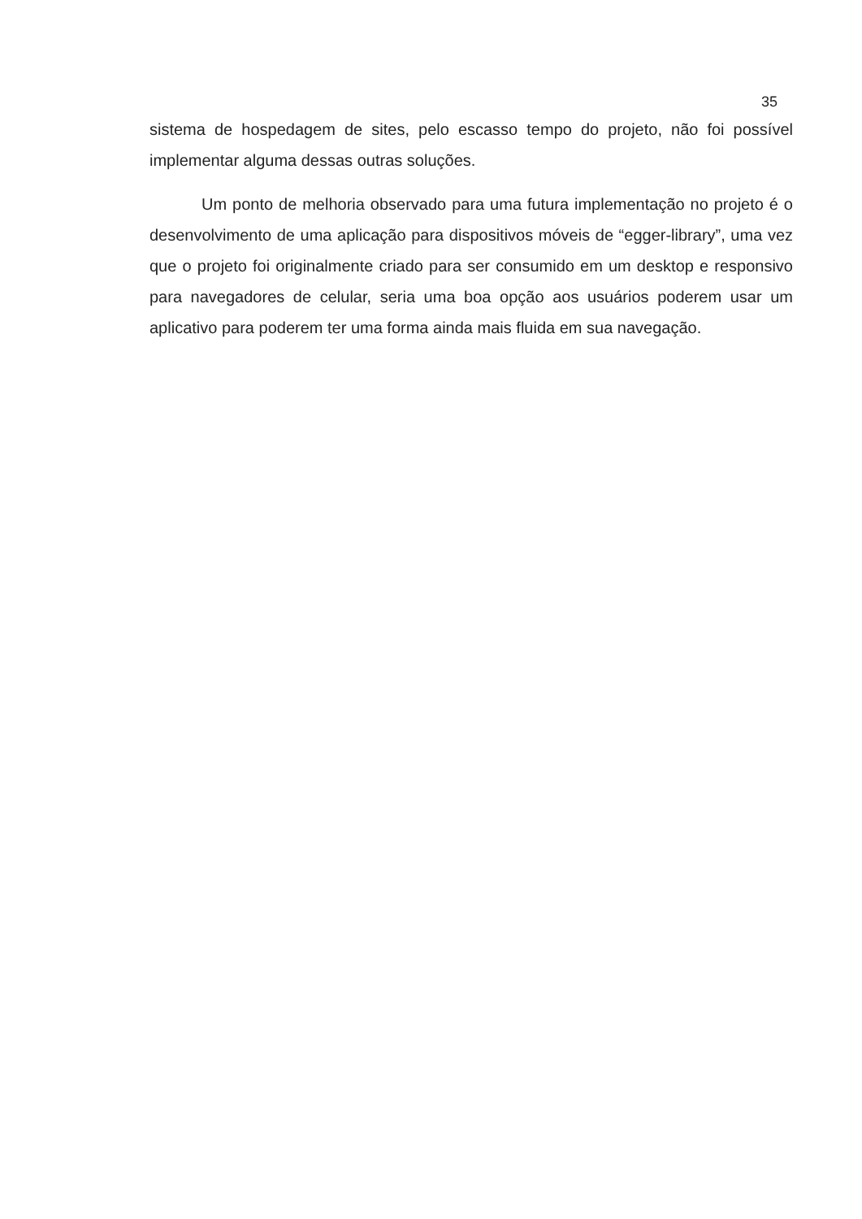35
sistema de hospedagem de sites, pelo escasso tempo do projeto, não foi possível implementar alguma dessas outras soluções.
Um ponto de melhoria observado para uma futura implementação no projeto é o desenvolvimento de uma aplicação para dispositivos móveis de “egger-library”, uma vez que o projeto foi originalmente criado para ser consumido em um desktop e responsivo para navegadores de celular, seria uma boa opção aos usuários poderem usar um aplicativo para poderem ter uma forma ainda mais fluida em sua navegação.